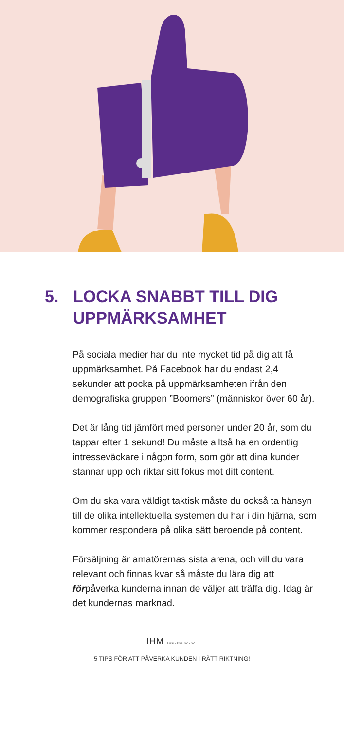5. LOCKA SNABBT TILL DIG UPPMÄRKSAMHET
På sociala medier har du inte mycket tid på dig att få uppmärksamhet. På Facebook har du endast 2,4 sekunder att pocka på uppmärksamheten ifrån den demografiska gruppen ”Boomers” (människor över 60 år).
Det är lång tid jämfört med personer under 20 år, som du tappar efter 1 sekund! Du måste alltså ha en ordentlig intresseväckare i någon form, som gör att dina kunder stannar upp och riktar sitt fokus mot ditt content.
Om du ska vara väldigt taktisk måste du också ta hänsyn till de olika intellektuella systemen du har i din hjärna, som kommer respondera på olika sätt beroende på content.
Försäljning är amatörernas sista arena, och vill du vara relevant och finnas kvar så måste du lära dig att förpåverka kunderna innan de väljer att träffa dig. Idag är det kundernas marknad.
IHM BUSINESS SCHOOL
5 TIPS FÖR ATT PÅVERKA KUNDEN I RÄTT RIKTNING!